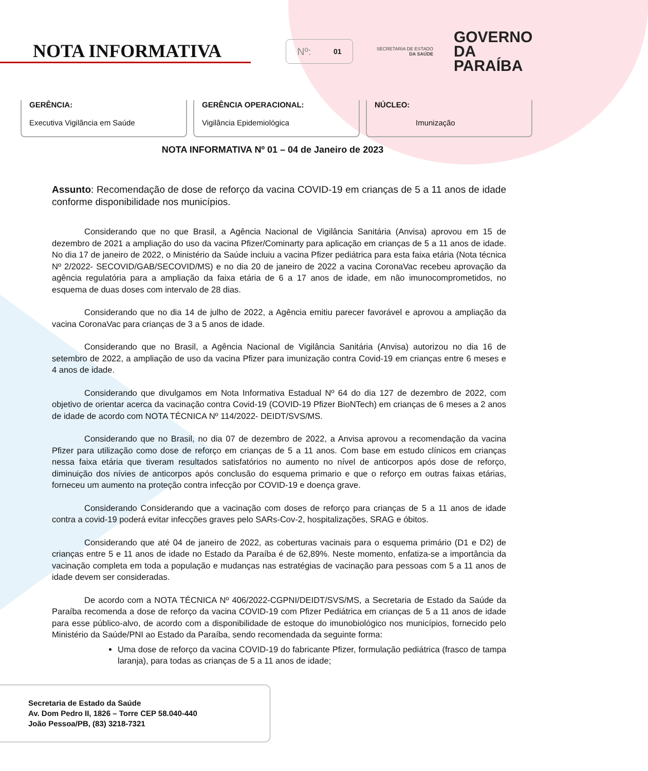NOTA INFORMATIVA
Nº: 01
SECRETARIA DE ESTADO
DA SAÚDE
GOVERNO
DA PARAÍBA
GERÊNCIA:
Executiva Vigilância em Saúde
GERÊNCIA OPERACIONAL:
Vigilância Epidemiológica
NÚCLEO:
Imunização
NOTA INFORMATIVA Nº 01 – 04 de Janeiro de 2023
Assunto: Recomendação de dose de reforço da vacina COVID-19 em crianças de 5 a 11 anos de idade conforme disponibilidade nos municípios.
Considerando que no que Brasil, a Agência Nacional de Vigilância Sanitária (Anvisa) aprovou em 15 de dezembro de 2021 a ampliação do uso da vacina Pfizer/Cominarty para aplicação em crianças de 5 a 11 anos de idade. No dia 17 de janeiro de 2022, o Ministério da Saúde incluiu a vacina Pfizer pediátrica para esta faixa etária (Nota técnica Nº 2/2022- SECOVID/GAB/SECOVID/MS) e no dia 20 de janeiro de 2022 a vacina CoronaVac recebeu aprovação da agência regulatória para a ampliação da faixa etária de 6 a 17 anos de idade, em não imunocomprometidos, no esquema de duas doses com intervalo de 28 dias.
Considerando que no dia 14 de julho de 2022, a Agência emitiu parecer favorável e aprovou a ampliação da vacina CoronaVac para crianças de 3 a 5 anos de idade.
Considerando que no Brasil, a Agência Nacional de Vigilância Sanitária (Anvisa) autorizou no dia 16 de setembro de 2022, a ampliação de uso da vacina Pfizer para imunização contra Covid-19 em crianças entre 6 meses e 4 anos de idade.
Considerando que divulgamos em Nota Informativa Estadual Nº 64 do dia 127 de dezembro de 2022, com objetivo de orientar acerca da vacinação contra Covid-19 (COVID-19 Pfizer BioNTech) em crianças de 6 meses a 2 anos de idade de acordo com NOTA TÉCNICA Nº 114/2022- DEIDT/SVS/MS.
Considerando que no Brasil, no dia 07 de dezembro de 2022, a Anvisa aprovou a recomendação da vacina Pfizer para utilização como dose de reforço em crianças de 5 a 11 anos. Com base em estudo clínicos em crianças nessa faixa etária que tiveram resultados satisfatórios no aumento no nível de anticorpos após dose de reforço, diminuição dos nívies de anticorpos após conclusão do esquema primario e que o reforço em outras faixas etárias, forneceu um aumento na proteção contra infecção por COVID-19 e doença grave.
Considerando Considerando que a vacinação com doses de reforço para crianças de 5 a 11 anos de idade contra a covid-19 poderá evitar infecções graves pelo SARs-Cov-2, hospitalizações, SRAG e óbitos.
Considerando que até 04 de janeiro de 2022, as coberturas vacinais para o esquema primário (D1 e D2) de crianças entre 5 e 11 anos de idade no Estado da Paraíba é de 62,89%. Neste momento, enfatiza-se a importância da vacinação completa em toda a população e mudanças nas estratégias de vacinação para pessoas com 5 a 11 anos de idade devem ser consideradas.
De acordo com a NOTA TÉCNICA Nº 406/2022-CGPNI/DEIDT/SVS/MS, a Secretaria de Estado da Saúde da Paraíba recomenda a dose de reforço da vacina COVID-19 com Pfizer Pediátrica em crianças de 5 a 11 anos de idade para esse público-alvo, de acordo com a disponibilidade de estoque do imunobiológico nos municípios, fornecido pelo Ministério da Saúde/PNI ao Estado da Paraíba, sendo recomendada da seguinte forma:
Uma dose de reforço da vacina COVID-19 do fabricante Pfizer, formulação pediátrica (frasco de tampa laranja), para todas as crianças de 5 a 11 anos de idade;
Secretaria de Estado da Saúde
Av. Dom Pedro II, 1826 – Torre CEP 58.040-440
João Pessoa/PB, (83) 3218-7321